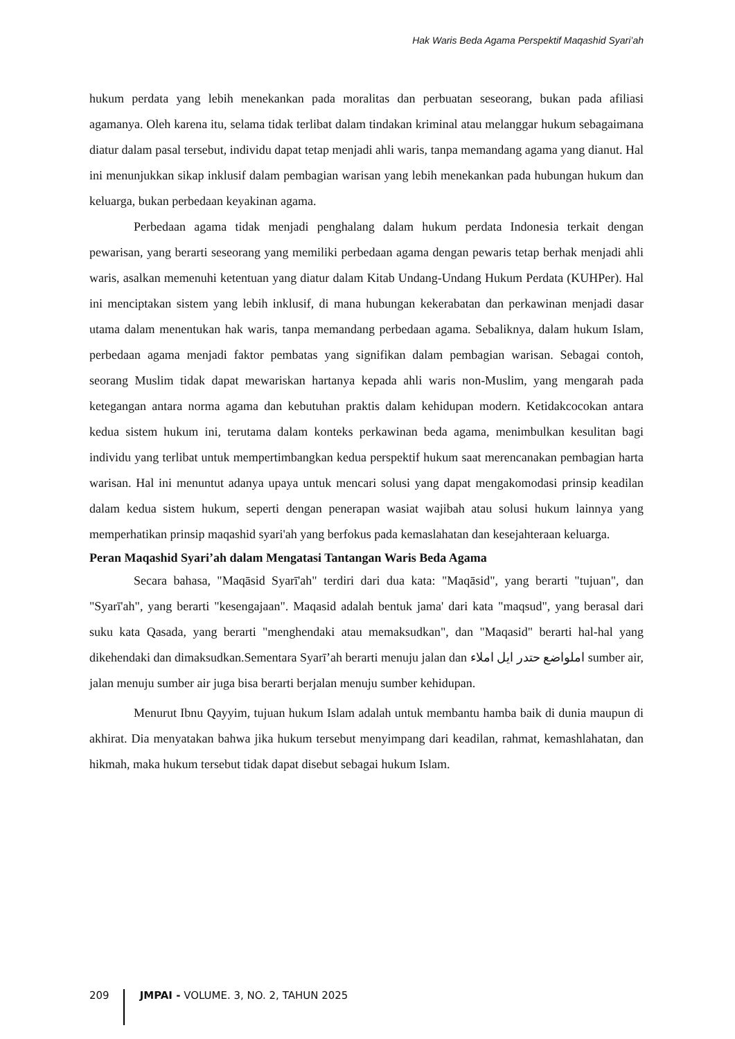Hak Waris Beda Agama Perspektif Maqashid Syari’ah
hukum perdata yang lebih menekankan pada moralitas dan perbuatan seseorang, bukan pada afiliasi agamanya. Oleh karena itu, selama tidak terlibat dalam tindakan kriminal atau melanggar hukum sebagaimana diatur dalam pasal tersebut, individu dapat tetap menjadi ahli waris, tanpa memandang agama yang dianut. Hal ini menunjukkan sikap inklusif dalam pembagian warisan yang lebih menekankan pada hubungan hukum dan keluarga, bukan perbedaan keyakinan agama.
Perbedaan agama tidak menjadi penghalang dalam hukum perdata Indonesia terkait dengan pewarisan, yang berarti seseorang yang memiliki perbedaan agama dengan pewaris tetap berhak menjadi ahli waris, asalkan memenuhi ketentuan yang diatur dalam Kitab Undang-Undang Hukum Perdata (KUHPer). Hal ini menciptakan sistem yang lebih inklusif, di mana hubungan kekerabatan dan perkawinan menjadi dasar utama dalam menentukan hak waris, tanpa memandang perbedaan agama. Sebaliknya, dalam hukum Islam, perbedaan agama menjadi faktor pembatas yang signifikan dalam pembagian warisan. Sebagai contoh, seorang Muslim tidak dapat mewariskan hartanya kepada ahli waris non-Muslim, yang mengarah pada ketegangan antara norma agama dan kebutuhan praktis dalam kehidupan modern. Ketidakcocokan antara kedua sistem hukum ini, terutama dalam konteks perkawinan beda agama, menimbulkan kesulitan bagi individu yang terlibat untuk mempertimbangkan kedua perspektif hukum saat merencanakan pembagian harta warisan. Hal ini menuntut adanya upaya untuk mencari solusi yang dapat mengakomodasi prinsip keadilan dalam kedua sistem hukum, seperti dengan penerapan wasiat wajibah atau solusi hukum lainnya yang memperhatikan prinsip maqashid syari'ah yang berfokus pada kemaslahatan dan kesejahteraan keluarga.
Peran Maqashid Syari’ah dalam Mengatasi Tantangan Waris Beda Agama
Secara bahasa, "Maqāsid Syarī'ah" terdiri dari dua kata: "Maqāsid", yang berarti "tujuan", dan "Syarī'ah", yang berarti "kesengajaan". Maqasid adalah bentuk jama' dari kata "maqsud", yang berasal dari suku kata Qasada, yang berarti "menghendaki atau memaksudkan", dan "Maqasid" berarti hal-hal yang dikehendaki dan dimaksudkan.Sementara Syarī’ah berarti menuju jalan dan املواضع حتدر ايل املاء sumber air, jalan menuju sumber air juga bisa berarti berjalan menuju sumber kehidupan.
Menurut Ibnu Qayyim, tujuan hukum Islam adalah untuk membantu hamba baik di dunia maupun di akhirat. Dia menyatakan bahwa jika hukum tersebut menyimpang dari keadilan, rahmat, kemashlahatan, dan hikmah, maka hukum tersebut tidak dapat disebut sebagai hukum Islam.
209
JMPAI - VOLUME. 3, NO. 2, TAHUN 2025